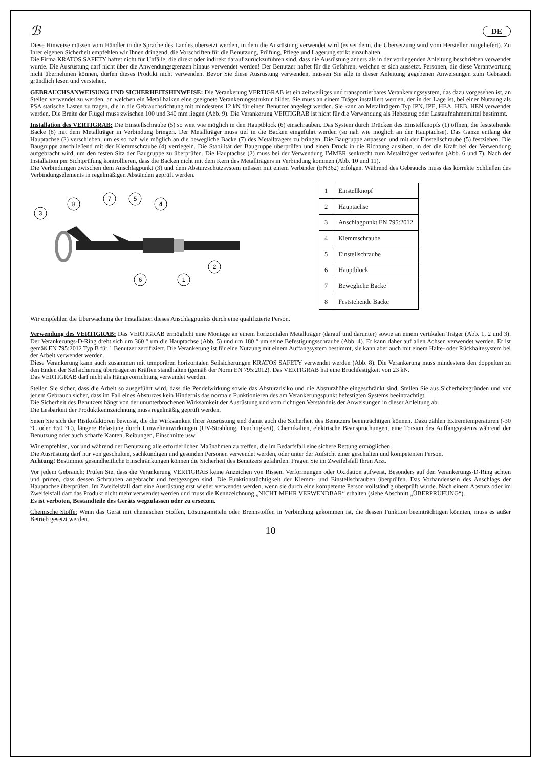ℬ DE
Diese Hinweise müssen vom Händler in die Sprache des Landes übersetzt werden, in dem die Ausrüstung verwendet wird (es sei denn, die Übersetzung wird vom Hersteller mitgeliefert). Zu Ihrer eigenen Sicherheit empfehlen wir Ihnen dringend, die Vorschriften für die Benutzung, Prüfung, Pflege und Lagerung strikt einzuhalten.
Die Firma KRATOS SAFETY haftet nicht für Unfälle, die direkt oder indirekt darauf zurückzuführen sind, dass die Ausrüstung anders als in der vorliegenden Anleitung beschrieben verwendet wurde. Die Ausrüstung darf nicht über die Anwendungsgrenzen hinaus verwendet werden! Der Benutzer haftet für die Gefahren, welchen er sich aussetzt. Personen, die diese Verantwortung nicht übernehmen können, dürfen dieses Produkt nicht verwenden. Bevor Sie diese Ausrüstung verwenden, müssen Sie alle in dieser Anleitung gegebenen Anweisungen zum Gebrauch gründlich lesen und verstehen.
GEBRAUCHSANWEISUNG UND SICHERHEITSHINWEISE: Die Verankerung VERTIGRAB ist ein zeitweiliges und transportierbares Verankerungssystem, das dazu vorgesehen ist, an Stellen verwendet zu werden, an welchen ein Metallbalken eine geeignete Verankerungsstruktur bildet. Sie muss an einem Träger installiert werden, der in der Lage ist, bei einer Nutzung als PSA statische Lasten zu tragen, die in die Gebrauchsrichtung mit mindestens 12 kN für einen Benutzer angelegt werden. Sie kann an Metallträgern Typ IPN, IPE, HEA, HEB, HEN verwendet werden. Die Breite der Flügel muss zwischen 100 und 340 mm liegen (Abb. 9). Die Verankerung VERTIGRAB ist nicht für die Verwendung als Hebezeug oder Lastaufnahmemittel bestimmt.
Installation des VERTIGRAB: Die Einstellschraube (5) so weit wie möglich in den Hauptblock (6) einschrauben. Das System durch Drücken des Einstellknopfs (1) öffnen, die feststehende Backe (8) mit dem Metallträger in Verbindung bringen. Der Metallträger muss tief in die Backen eingeführt werden (so nah wie möglich an der Hauptachse). Das Ganze entlang der Hauptachse (2) verschieben, um es so nah wie möglich an die bewegliche Backe (7) des Metallträgers zu bringen. Die Baugruppe anpassen und mit der Einstellschraube (5) festziehen. Die Baugruppe anschließend mit der Klemmschraube (4) verriegeln. Die Stabilität der Baugruppe überprüfen und einen Druck in die Richtung ausüben, in der die Kraft bei der Verwendung aufgebracht wird, um den festen Sitz der Baugruppe zu überprüfen. Die Hauptachse (2) muss bei der Verwendung IMMER senkrecht zum Metallträger verlaufen (Abb. 6 und 7). Nach der Installation per Sichtprüfung kontrollieren, dass die Backen nicht mit dem Kern des Metallträgers in Verbindung kommen (Abb. 10 und 11).
Die Verbindungen zwischen dem Anschlagpunkt (3) und dem Absturzschutzsystem müssen mit einem Verbinder (EN362) erfolgen. Während des Gebrauchs muss das korrekte Schließen des Verbindungselements in regelmäßigen Abständen geprüft werden.
3
8
7
5
4
2
6
1
| 1 | Einstellknopf |
| 2 | Hauptachse |
| 3 | Anschlagpunkt EN 795:2012 |
| 4 | Klemmschraube |
| 5 | Einstellschraube |
| 6 | Hauptblock |
| 7 | Bewegliche Backe |
| 8 | Feststehende Backe |
Wir empfehlen die Überwachung der Installation dieses Anschlagpunkts durch eine qualifizierte Person.
Verwendung des VERTIGRAB: Das VERTIGRAB ermöglicht eine Montage an einem horizontalen Metallträger (darauf und darunter) sowie an einem vertikalen Träger (Abb. 1, 2 und 3). Der Verankerungs-D-Ring dreht sich um 360 ° um die Hauptachse (Abb. 5) und um 180 ° um seine Befestigungsschraube (Abb. 4). Er kann daher auf allen Achsen verwendet werden. Er ist gemäß EN 795:2012 Typ B für 1 Benutzer zertifiziert. Die Verankerung ist für eine Nutzung mit einem Auffangsystem bestimmt, sie kann aber auch mit einem Halte- oder Rückhaltesystem bei der Arbeit verwendet werden.
Diese Verankerung kann auch zusammen mit temporären horizontalen Seilsicherungen KRATOS SAFETY verwendet werden (Abb. 8). Die Verankerung muss mindestens den doppelten zu den Enden der Seilsicherung übertragenen Kräften standhalten (gemäß der Norm EN 795:2012). Das VERTIGRAB hat eine Bruchfestigkeit von 23 kN.
Das VERTIGRAB darf nicht als Hängevorrichtung verwendet werden.
Stellen Sie sicher, dass die Arbeit so ausgeführt wird, dass die Pendelwirkung sowie das Absturzrisiko und die Absturzhöhe eingeschränkt sind. Stellen Sie aus Sicherheitsgründen und vor jedem Gebrauch sicher, dass im Fall eines Absturzes kein Hindernis das normale Funktionieren des am Verankerungspunkt befestigten Systems beeinträchtigt.
Die Sicherheit des Benutzers hängt von der ununterbrochenen Wirksamkeit der Ausrüstung und vom richtigen Verständnis der Anweisungen in dieser Anleitung ab.
Die Lesbarkeit der Produktkennzeichnung muss regelmäßig geprüft werden.
Seien Sie sich der Risikofaktoren bewusst, die die Wirksamkeit Ihrer Ausrüstung und damit auch die Sicherheit des Benutzers beeinträchtigen können. Dazu zählen Extremtemperaturen (-30 °C oder +50 °C), längere Belastung durch Umwelteinwirkungen (UV-Strahlung, Feuchtigkeit), Chemikalien, elektrische Beanspruchungen, eine Torsion des Auffangsystems während der Benutzung oder auch scharfe Kanten, Reibungen, Einschnitte usw.
Wir empfehlen, vor und während der Benutzung alle erforderlichen Maßnahmen zu treffen, die im Bedarfsfall eine sichere Rettung ermöglichen.
Die Ausrüstung darf nur von geschulten, sachkundigen und gesunden Personen verwendet werden, oder unter der Aufsicht einer geschulten und kompetenten Person.
Achtung! Bestimmte gesundheitliche Einschränkungen können die Sicherheit des Benutzers gefährden. Fragen Sie im Zweifelsfall Ihren Arzt.
Vor jedem Gebrauch: Prüfen Sie, dass die Verankerung VERTIGRAB keine Anzeichen von Rissen, Verformungen oder Oxidation aufweist. Besonders auf den Verankerungs-D-Ring achten und prüfen, dass dessen Schrauben angebracht und festgezogen sind. Die Funktionstüchtigkeit der Klemm- und Einstellschrauben überprüfen. Das Vorhandensein des Anschlags der Hauptachse überprüfen. Im Zweifelsfall darf eine Ausrüstung erst wieder verwendet werden, wenn sie durch eine kompetente Person vollständig überprüft wurde. Nach einem Absturz oder im Zweifelsfall darf das Produkt nicht mehr verwendet werden und muss die Kennzeichnung „NICHT MEHR VERWENDBAR“ erhalten (siehe Abschnitt „ÜBERPRÜFUNG“).
Es ist verboten, Bestandteile des Geräts wegzulassen oder zu ersetzen.
Chemische Stoffe: Wenn das Gerät mit chemischen Stoffen, Lösungsmitteln oder Brennstoffen in Verbindung gekommen ist, die dessen Funktion beeinträchtigen könnten, muss es außer Betrieb gesetzt werden.
10